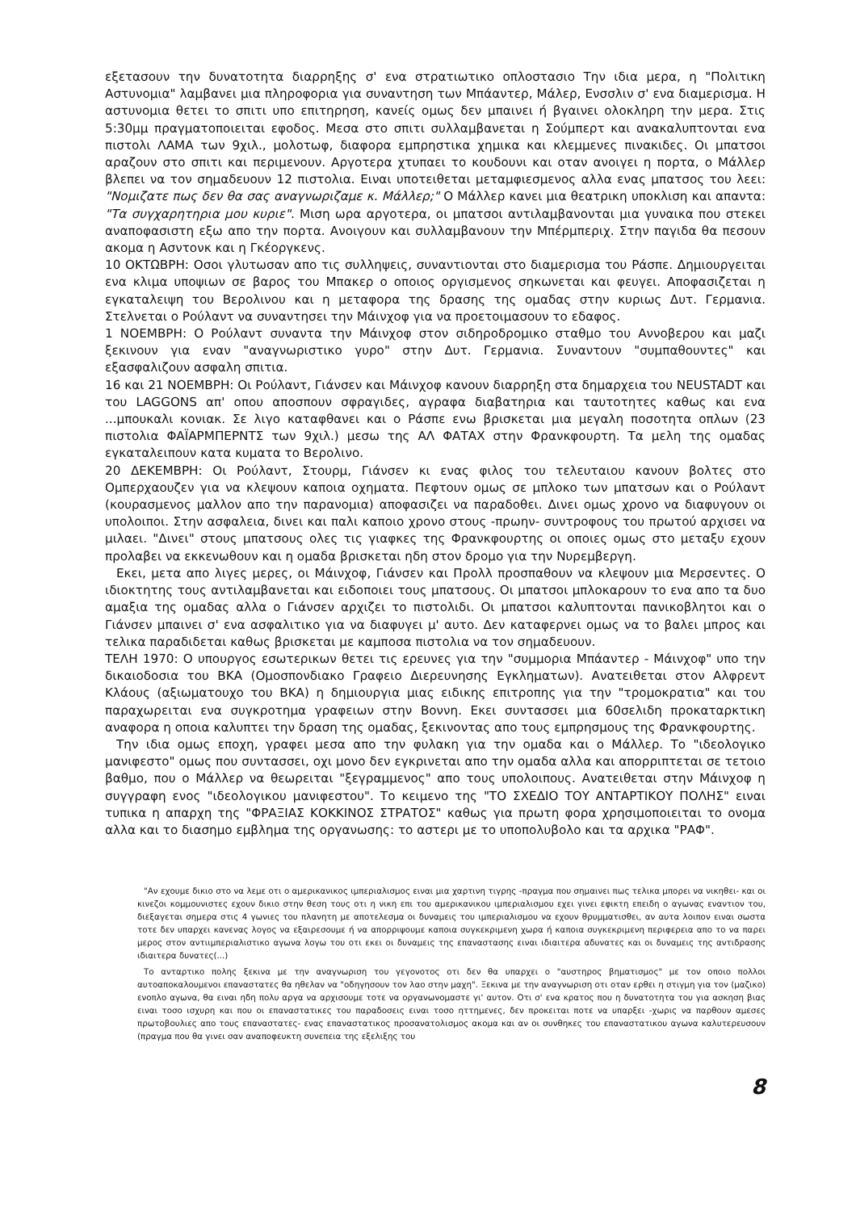εξετασουν την δυνατοτητα διαρρηξης σ' ενα στρατιωτικο οπλοστασιο Την ιδια μερα, η "Πολιτικη Αστυνομια" λαμβανει μια πληροφορια για συναντηση των Μπάαντερ, Μάλερ, Ενσσλιν σ' ενα διαμερισμα. Η αστυνομια θετει το σπιτι υπο επιτηρηση, κανείς ομως δεν μπαινει ή βγαινει ολοκληρη την μερα. Στις 5:30μμ πραγματοποιειται εφοδος. Μεσα στο σπιτι συλλαμβανεται η Σούμπερτ και ανακαλυπτονται ενα πιστολι ΛΑΜΑ των 9χιλ., μολοτωφ, διαφορα εμπρηστικα χημικα και κλεμμενες πινακιδες. Οι μπατσοι αραζουν στο σπιτι και περιμενουν. Αργοτερα χτυπαει το κουδουνι και οταν ανοιγει η πορτα, ο Μάλλερ βλεπει να τον σημαδευουν 12 πιστολια. Ειναι υποτειθεται μεταμφιεσμενος αλλα ενας μπατσος του λεει: "Νομιζατε πως δεν θα σας αναγνωριζαμε κ. Μάλλερ;" Ο Μάλλερ κανει μια θεατρικη υποκλιση και απαντα: "Τα συγχαρητηρια μου κυριε". Μιση ωρα αργοτερα, οι μπατσοι αντιλαμβανονται μια γυναικα που στεκει αναποφασιστη εξω απο την πορτα. Ανοιγουν και συλλαμβανουν την Μπέρμπεριχ. Στην παγιδα θα πεσουν ακομα η Ασντονκ και η Γκέοργκενς.
10 ΟΚΤΩΒΡΗ: Οσοι γλυτωσαν απο τις συλληψεις, συναντιονται στο διαμερισμα του Ράσπε. Δημιουργειται ενα κλιμα υποψιων σε βαρος του Μπακερ ο οποιος οργισμενος σηκωνεται και φευγει. Αποφασιζεται η εγκαταλειψη του Βερολινου και η μεταφορα της δρασης της ομαδας στην κυριως Δυτ. Γερμανια. Στελνεται ο Ρούλαντ να συναντησει την Μάινχοφ για να προετοιμασουν το εδαφος.
1 ΝΟΕΜΒΡΗ: Ο Ρούλαντ συναντα την Μάινχοφ στον σιδηροδρομικο σταθμο του Αννοβερου και μαζι ξεκινουν για εναν "αναγνωριστικο γυρο" στην Δυτ. Γερμανια. Συναντουν "συμπαθουντες" και εξασφαλιζουν ασφαλη σπιτια.
16 και 21 ΝΟΕΜΒΡΗ: Οι Ρούλαντ, Γιάνσεν και Μάινχοφ κανουν διαρρηξη στα δημαρχεια του NEUSTADT και του LAGGONS απ' οπου αποσπουν σφραγιδες, αγραφα διαβατηρια και ταυτοτητες καθως και ενα ...μπουκαλι κονιακ. Σε λιγο καταφθανει και ο Ράσπε ενω βρισκεται μια μεγαλη ποσοτητα οπλων (23 πιστολια ΦΑΪΑΡΜΠΕΡΝΤΣ των 9χιλ.) μεσω της ΑΛ ΦΑΤΑΧ στην Φρανκφουρτη. Τα μελη της ομαδας εγκαταλειπουν κατα κυματα το Βερολινο.
20 ΔΕΚΕΜΒΡΗ: Οι Ρούλαντ, Στουρμ, Γιάνσεν κι ενας φιλος του τελευταιου κανουν βολτες στο Ομπερχαουζεν για να κλεψουν καποια οχηματα. Πεφτουν ομως σε μπλοκο των μπατσων και ο Ρούλαντ (κουρασμενος μαλλον απο την παρανομια) αποφασιζει να παραδοθει. Δινει ομως χρονο να διαφυγουν οι υπολοιποι. Στην ασφαλεια, δινει και παλι καποιο χρονο στους -πρωην- συντροφους του πρωτού αρχισει να μιλαει. "Δινει" στους μπατσους ολες τις γιαφκες της Φρανκφουρτης οι οποιες ομως στο μεταξυ εχουν προλαβει να εκκενωθουν και η ομαδα βρισκεται ηδη στον δρομο για την Νυρεμβεργη.
Εκει, μετα απο λιγες μερες, οι Μάινχοφ, Γιάνσεν και Προλλ προσπαθουν να κλεψουν μια Μερσεντες. Ο ιδιοκτητης τους αντιλαμβανεται και ειδοποιει τους μπατσους. Οι μπατσοι μπλοκαρουν το ενα απο τα δυο αμαξια της ομαδας αλλα ο Γιάνσεν αρχιζει το πιστολιδι. Οι μπατσοι καλυπτονται πανικοβλητοι και ο Γιάνσεν μπαινει σ' ενα ασφαλιτικο για να διαφυγει μ' αυτο. Δεν καταφερνει ομως να το βαλει μπρος και τελικα παραδιδεται καθως βρισκεται με καμποσα πιστολια να τον σημαδευουν.
ΤΕΛΗ 1970: Ο υπουργος εσωτερικων θετει τις ερευνες για την "συμμορια Μπάαντερ - Μάινχοφ" υπο την δικαιοδοσια του ΒΚΑ (Ομοσπονδιακο Γραφειο Διερευνησης Εγκληματων). Ανατειθεται στον Αλφρεντ Κλάους (αξιωματουχο του ΒΚΑ) η δημιουργια μιας ειδικης επιτροπης για την "τρομοκρατια" και του παραχωρειται ενα συγκροτημα γραφειων στην Βοννη. Εκει συντασσει μια 60σελιδη προκαταρκτικη αναφορα η οποια καλυπτει την δραση της ομαδας, ξεκινοντας απο τους εμπρησμους της Φρανκφουρτης.
Την ιδια ομως εποχη, γραφει μεσα απο την φυλακη για την ομαδα και ο Μάλλερ. Το "ιδεολογικο μανιφεστο" ομως που συντασσει, οχι μονο δεν εγκρινεται απο την ομαδα αλλα και απορριπτεται σε τετοιο βαθμο, που ο Μάλλερ να θεωρειται "ξεγραμμενος" απο τους υπολοιπους. Ανατειθεται στην Μάινχοφ η συγγραφη ενος "ιδεολογικου μανιφεστου". Το κειμενο της "ΤΟ ΣΧΕΔΙΟ ΤΟΥ ΑΝΤΑΡΤΙΚΟΥ ΠΟΛΗΣ" ειναι τυπικα η απαρχη της "ΦΡΑΞΙΑΣ ΚΟΚΚΙΝΟΣ ΣΤΡΑΤΟΣ" καθως για πρωτη φορα χρησιμοποιειται το ονομα αλλα και το διασημο εμβλημα της οργανωσης: το αστερι με το υποπολυβολο και τα αρχικα "ΡΑΦ".
"Αν εχουμε δικιο στο να λεμε οτι ο αμερικανικος ιμπεριαλισμος ειναι μια χαρτινη τιγρης -πραγμα που σημαινει πως τελικα μπορει να νικηθει- και οι κινεζοι κομμουνιστες εχουν δικιο στην θεση τους οτι η νικη επι του αμερικανικου ιμπεριαλισμου εχει γινει εφικτη επειδη ο αγωνας εναντιον του, διεξαγεται σημερα στις 4 γωνιες του πλανητη με αποτελεσμα οι δυναμεις του ιμπεριαλισμου να εχουν θρυμματισθει, αν αυτα λοιπον ειναι σωστα τοτε δεν υπαρχει κανενας λογος να εξαιρεσουμε ή να απορριψουμε καποια συγκεκριμενη χωρα ή καποια συγκεκριμενη περιφερεια απο το να παρει μερος στον αντιιμπεριαλιστικο αγωνα λογω του οτι εκει οι δυναμεις της επαναστασης ειναι ιδιαιτερα αδυνατες και οι δυναμεις της αντιδρασης ιδιαιτερα δυνατες(...)
Το ανταρτικο πολης ξεκινα με την αναγνωριση του γεγονοτος οτι δεν θα υπαρχει ο "αυστηρος βηματισμος" με τον οποιο πολλοι αυτοαποκαλουμενοι επαναστατες θα ηθελαν να "οδηγησουν τον λαο στην μαχη". Ξεκινα με την αναγνωριση οτι οταν ερθει η στιγμη για τον (μαζικο) ενοπλο αγωνα, θα ειναι ηδη πολυ αργα να αρχισουμε τοτε να οργανωνομαστε γι' αυτον. Οτι σ' ενα κρατος που η δυνατοτητα του για ασκηση βιας ειναι τοσο ισχυρη και που οι επαναστατικες του παραδοσεις ειναι τοσο ηττημενες, δεν προκειται ποτε να υπαρξει -χωρις να παρθουν αμεσες πρωτοβουλιες απο τους επαναστατες- ενας επαναστατικος προσανατολισμος ακομα και αν οι συνθηκες του επαναστατικου αγωνα καλυτερευσουν (πραγμα που θα γινει σαν αναποφευκτη συνεπεια της εξελιξης του
8